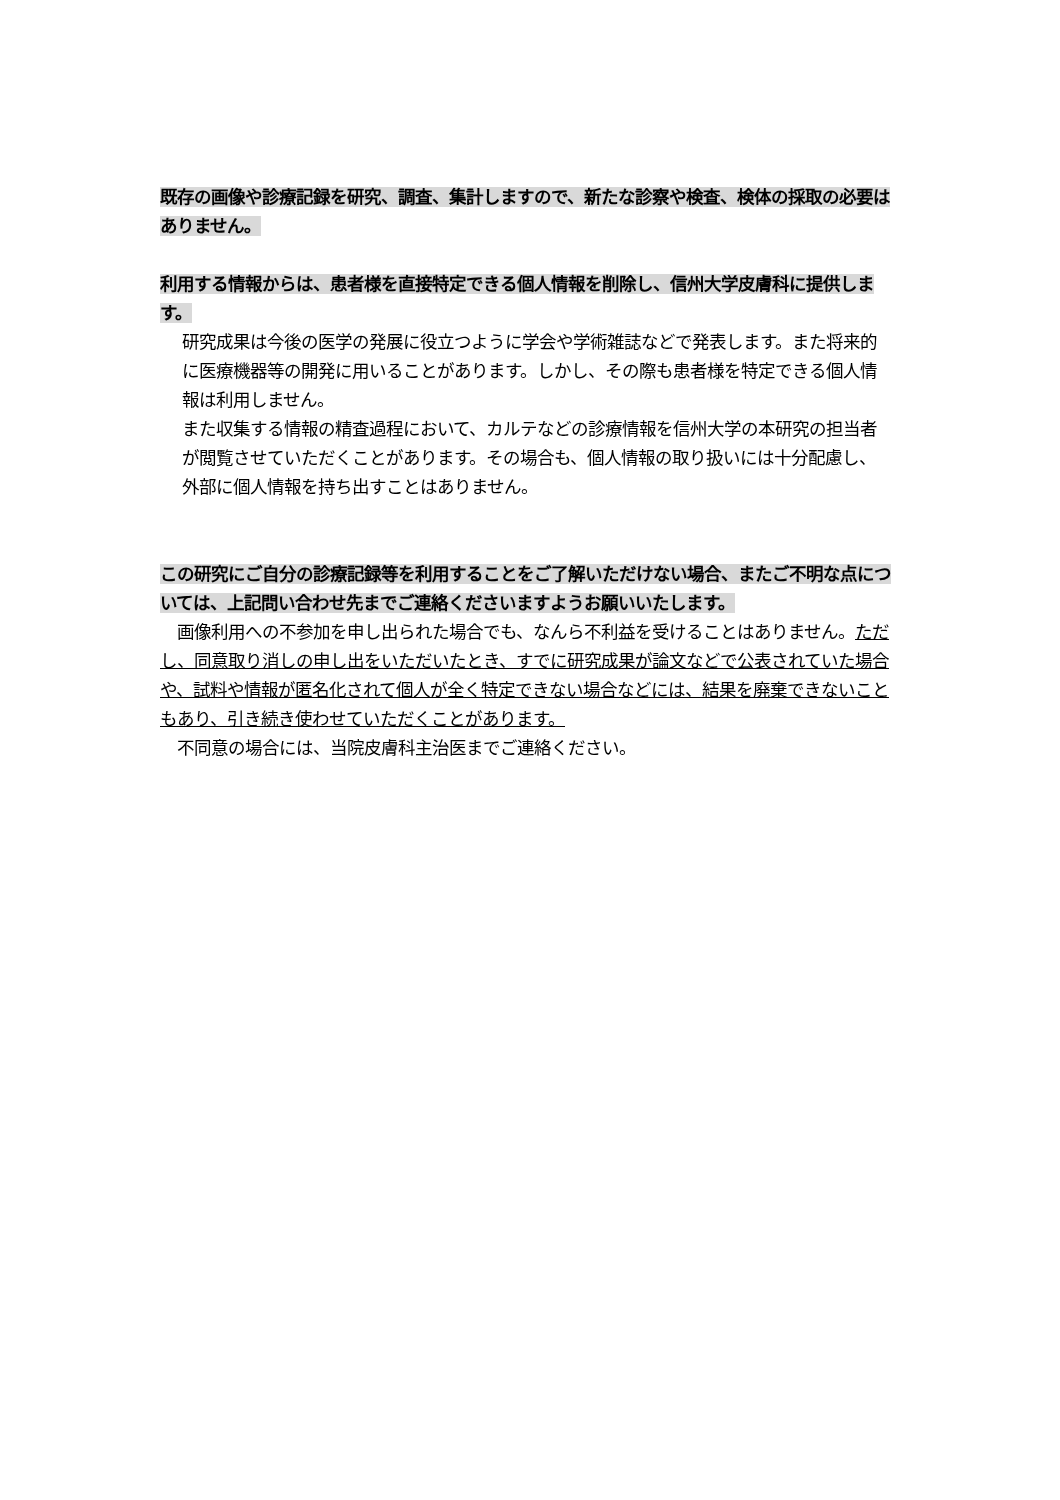既存の画像や診療記録を研究、調査、集計しますので、新たな診察や検査、検体の採取の必要はありません。
利用する情報からは、患者様を直接特定できる個人情報を削除し、信州大学皮膚科に提供します。
研究成果は今後の医学の発展に役立つように学会や学術雑誌などで発表します。また将来的に医療機器等の開発に用いることがあります。しかし、その際も患者様を特定できる個人情報は利用しません。
また収集する情報の精査過程において、カルテなどの診療情報を信州大学の本研究の担当者が閲覧させていただくことがあります。その場合も、個人情報の取り扱いには十分配慮し、外部に個人情報を持ち出すことはありません。
この研究にご自分の診療記録等を利用することをご了解いただけない場合、またご不明な点については、上記問い合わせ先までご連絡くださいますようお願いいたします。
　画像利用への不参加を申し出られた場合でも、なんら不利益を受けることはありません。ただし、同意取り消しの申し出をいただいたとき、すでに研究成果が論文などで公表されていた場合や、試料や情報が匿名化されて個人が全く特定できない場合などには、結果を廃棄できないこともあり、引き続き使わせていただくことがあります。
　不同意の場合には、当院皮膚科主治医までご連絡ください。